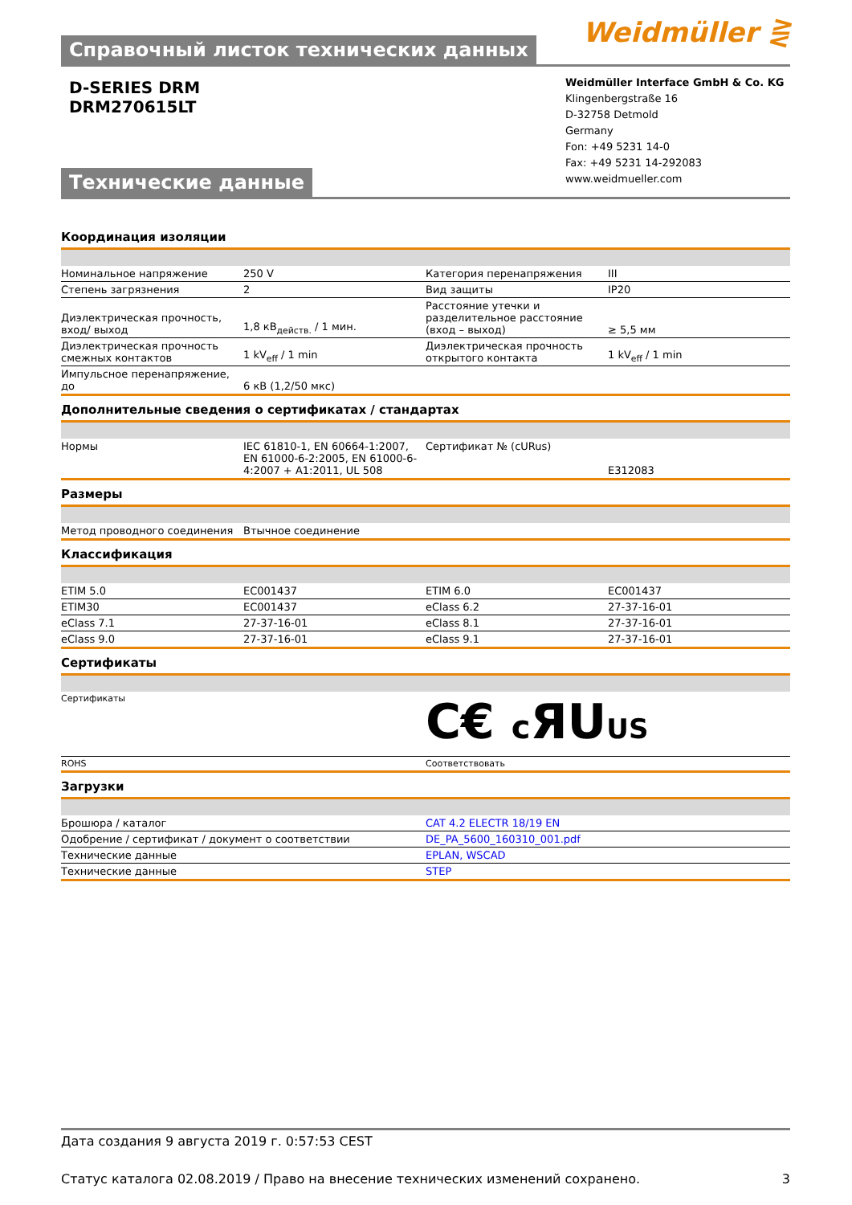Справочный листок технических данных
Weidmüller ⋛
D-SERIES DRM
DRM270615LT
Технические данные
Weidmüller Interface GmbH & Co. KG
Klingenbergstraße 16
D-32758 Detmold
Germany
Fon: +49 5231 14-0
Fax: +49 5231 14-292083
www.weidmueller.com
Координация изоляции
| Номинальное напряжение | 250 V | | Категория перенапряжения | III |
| Степень загрязнения | 2 | | Вид защиты | IP20 |
| Диэлектрическая прочность, вход/ выход | 1,8 кВ<sub>действ.</sub> / 1 мин. | | Расстояние утечки и разделительное расстояние (вход – выход) | ≥ 5,5 мм |
| Диэлектрическая прочность смежных контактов | 1 kV<sub>eff</sub> / 1 min | | Диэлектрическая прочность открытого контакта | 1 kV<sub>eff</sub> / 1 min |
| Импульсное перенапряжение, до | 6 кВ (1,2/50 мкс) | | | |
Дополнительные сведения о сертификатах / стандартах
| Нормы | IEC 61810-1, EN 60664-1:2007, EN 61000-6-2:2005, EN 61000-6-4:2007 + A1:2011, UL 508 | | Сертификат № (cURus) | E312083 |
Размеры
| Метод проводного соединения | Втычное соединение | | | |
Классификация
| ETIM 5.0 | EC001437 | | ETIM 6.0 | EC001437 |
| ETIM30 | EC001437 | | eClass 6.2 | 27-37-16-01 |
| eClass 7.1 | 27-37-16-01 | | eClass 8.1 | 27-37-16-01 |
| eClass 9.0 | 27-37-16-01 | | eClass 9.1 | 27-37-16-01 |
Сертификаты
| Сертификаты | C€ c ЯU US |
| ROHS | Соответствовать |
Загрузки
| Брошюра / каталог | CAT 4.2 ELECTR 18/19 EN |
| Одобрение / сертификат / документ о соответствии | DE_PA_5600_160310_001.pdf |
| Технические данные | EPLAN, WSCAD |
| Технические данные | STEP |
Дата создания 9 августа 2019 г. 0:57:53 CEST
Статус каталога 02.08.2019 / Право на внесение технических изменений сохранено. 3